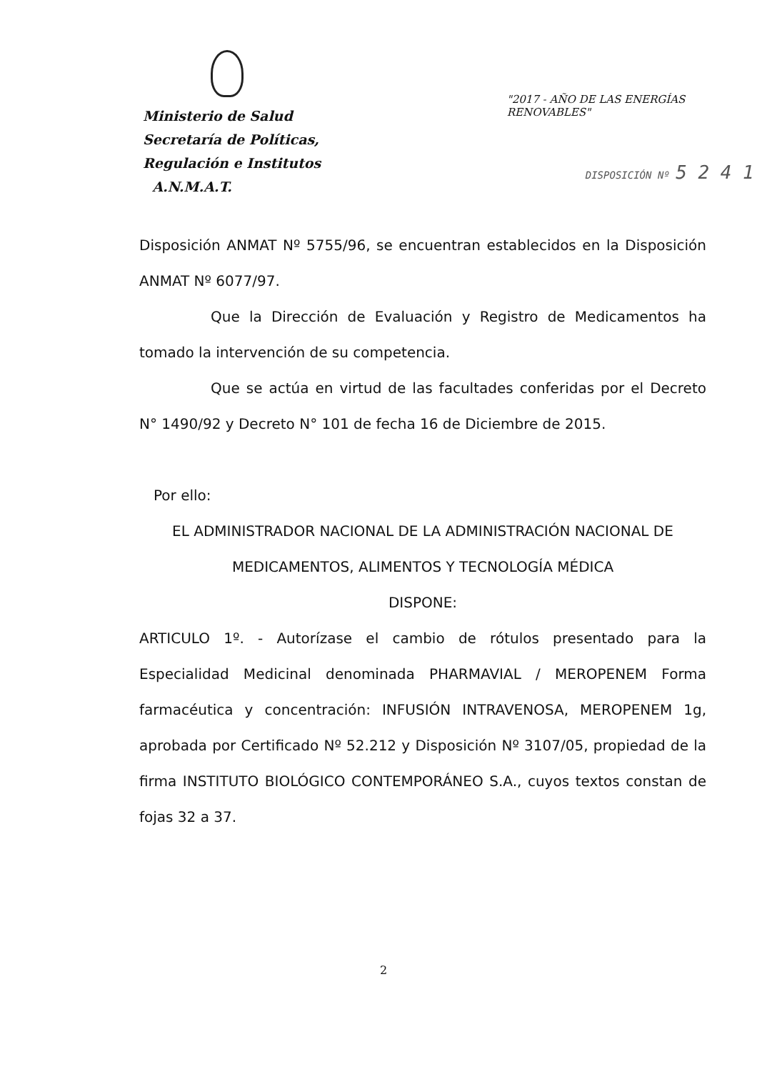Ministerio de Salud
Secretaría de Políticas,
Regulación e Institutos
A.N.M.A.T.
"2017 - AÑO DE LAS ENERGÍAS RENOVABLES"
DISPOSICIÓN Nº 5 2 4 1
Disposición ANMAT Nº 5755/96, se encuentran establecidos en la Disposición ANMAT Nº 6077/97.
Que la Dirección de Evaluación y Registro de Medicamentos ha tomado la intervención de su competencia.
Que se actúa en virtud de las facultades conferidas por el Decreto N° 1490/92 y Decreto N° 101 de fecha 16 de Diciembre de 2015.
Por ello:
EL ADMINISTRADOR NACIONAL DE LA ADMINISTRACIÓN NACIONAL DE MEDICAMENTOS, ALIMENTOS Y TECNOLOGÍA MÉDICA
DISPONE:
ARTICULO 1º. - Autorízase el cambio de rótulos presentado para la Especialidad Medicinal denominada PHARMAVIAL / MEROPENEM Forma farmacéutica y concentración: INFUSIÓN INTRAVENOSA, MEROPENEM 1g, aprobada por Certificado Nº 52.212 y Disposición Nº 3107/05, propiedad de la firma INSTITUTO BIOLÓGICO CONTEMPORÁNEO S.A., cuyos textos constan de fojas 32 a 37.
2